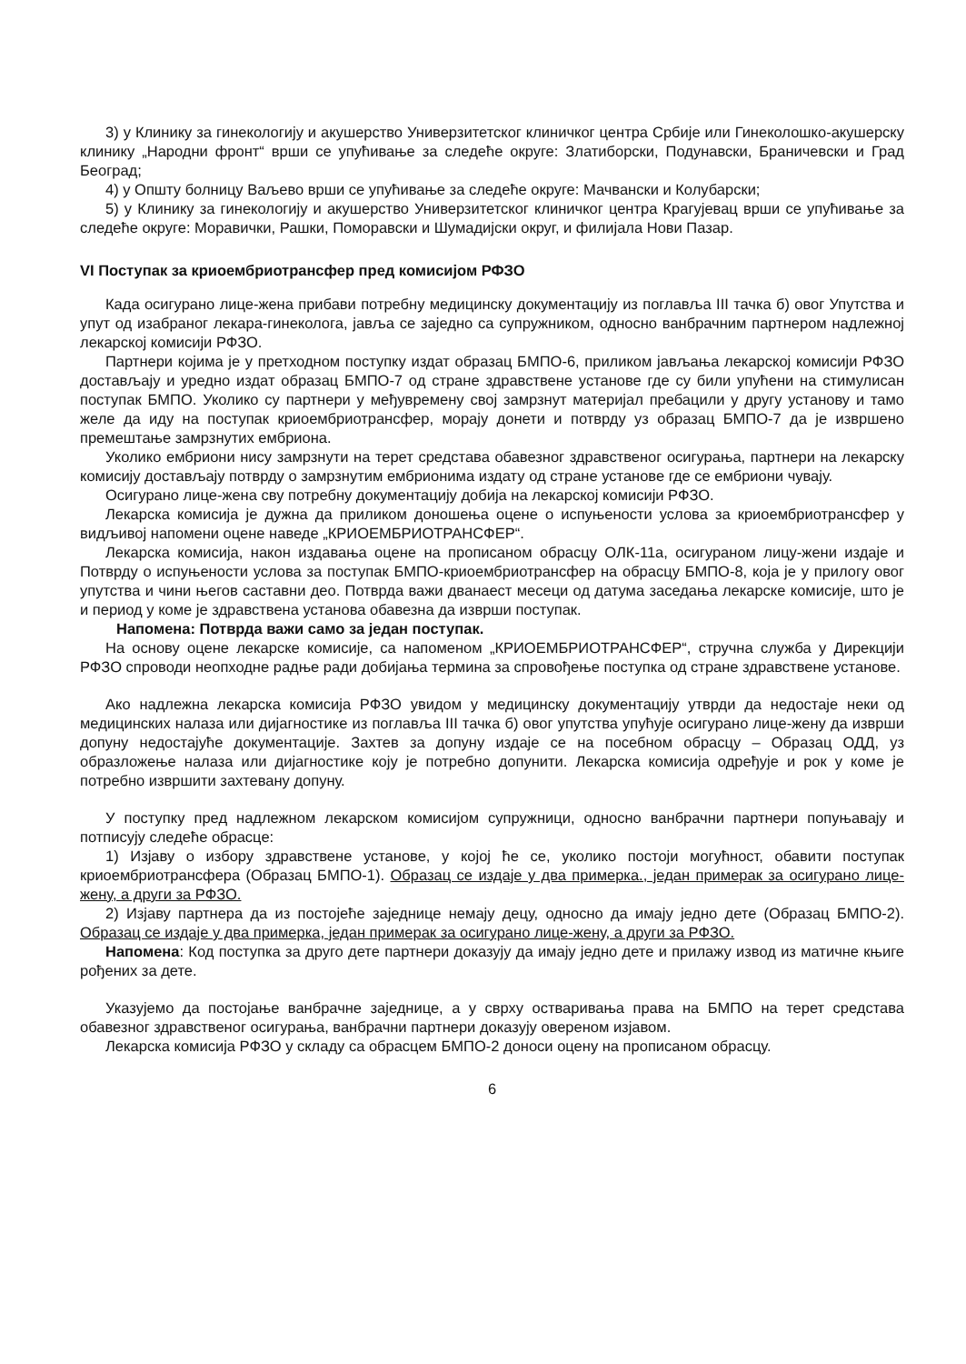3) у Клинику за гинекологију и акушерство Универзитетског клиничког центра Србије или Гинеколошко-акушерску клинику „Народни фронт“ врши се упућивање за следеће округе: Златиборски, Подунавски, Браничевски и Град Београд;
4) у Општу болницу Ваљево врши се упућивање за следеће округе: Мачвански и Колубарски;
5) у Клинику за гинекологију и акушерство Универзитетског клиничког центра Крагујевац врши се упућивање за следеће округе: Моравички, Рашки, Поморавски и Шумадијски округ, и филијала Нови Пазар.
VI Поступак за криоембриотрансфер пред комисијом РФЗО
Када осигурано лице-жена прибави потребну медицинску документацију из поглавља III тачка б) овог Упутства и упут од изабраног лекара-гинеколога, јавља се заједно са супружником, односно ванбрачним партнером надлежној лекарској комисији РФЗО.
Партнери којима је у претходном поступку издат образац БМПО-6, приликом јављања лекарској комисији РФЗО достављају и уредно издат образац БМПО-7 од стране здравствене установе где су били упућени на стимулисан поступак БМПО. Уколико су партнери у међувремену свој замрзнут материјал пребацили у другу установу и тамо желе да иду на поступак криоембриотрансфер, морају донети и потврду уз образац БМПО-7 да је извршено премештање замрзнутих ембриона.
Уколико ембриони нису замрзнути на терет средстава обавезног здравственог осигурања, партнери на лекарску комисију достављају потврду о замрзнутим ембрионима издату од стране установе где се ембриони чувају.
Осигурано лице-жена сву потребну документацију добија на лекарској комисији РФЗО.
Лекарска комисија је дужна да приликом доношења оцене о испуњености услова за криоембриотрансфер у видљивој напомени оцене наведе „КРИОЕМБРИОТРАНСФЕР“.
Лекарска комисија, након издавања оцене на прописаном обрасцу ОЛК-11а, осигураном лицу-жени издаје и Потврду о испуњености услова за поступак БМПО-криоембриотрансфер на обрасцу БМПО-8, која је у прилогу овог упутства и чини његов саставни део. Потврда важи дванаест месеци од датума заседања лекарске комисије, што је и период у коме је здравствена установа обавезна да изврши поступак.
Напомена: Потврда важи само за један поступак.
На основу оцене лекарске комисије, са напоменом „КРИОЕМБРИОТРАНСФЕР“, стручна служба у Дирекцији РФЗО спроводи неопходне радње ради добијања термина за спровођење поступка од стране здравствене установе.
Ако надлежна лекарска комисија РФЗО увидом у медицинску документацију утврди да недостаје неки од медицинских налаза или дијагностике из поглавља III тачка б) овог упутства упућује осигурано лице-жену да изврши допуну недостајуће документације. Захтев за допуну издаје се на посебном обрасцу – Образац ОДД, уз образложење налаза или дијагностике коју је потребно допунити. Лекарска комисија одређује и рок у коме је потребно извршити захтевану допуну.
У поступку пред надлежном лекарском комисијом супружници, односно ванбрачни партнери попуњавају и потписују следеће обрасце:
1) Изјаву о избору здравствене установе, у којој ће се, уколико постоји могућност, обавити поступак криоембриотрансфера (Образац БМПО-1). Образац се издаје у два примерка., један примерак за осигурано лице-жену, а други за РФЗО.
2) Изјаву партнера да из постојеће заједнице немају децу, односно да имају једно дете (Образац БМПО-2). Образац се издаје у два примерка, један примерак за осигурано лице-жену, а други за РФЗО.
Напомена: Код поступка за друго дете партнери доказују да имају једно дете и прилажу извод из матичне књиге рођених за дете.
Указујемо да постојање ванбрачне заједнице, а у сврху остваривања права на БМПО на терет средстава обавезног здравственог осигурања, ванбрачни партнери доказују овереном изјавом.
Лекарска комисија РФЗО у складу са обрасцем БМПО-2 доноси оцену на прописаном обрасцу.
6